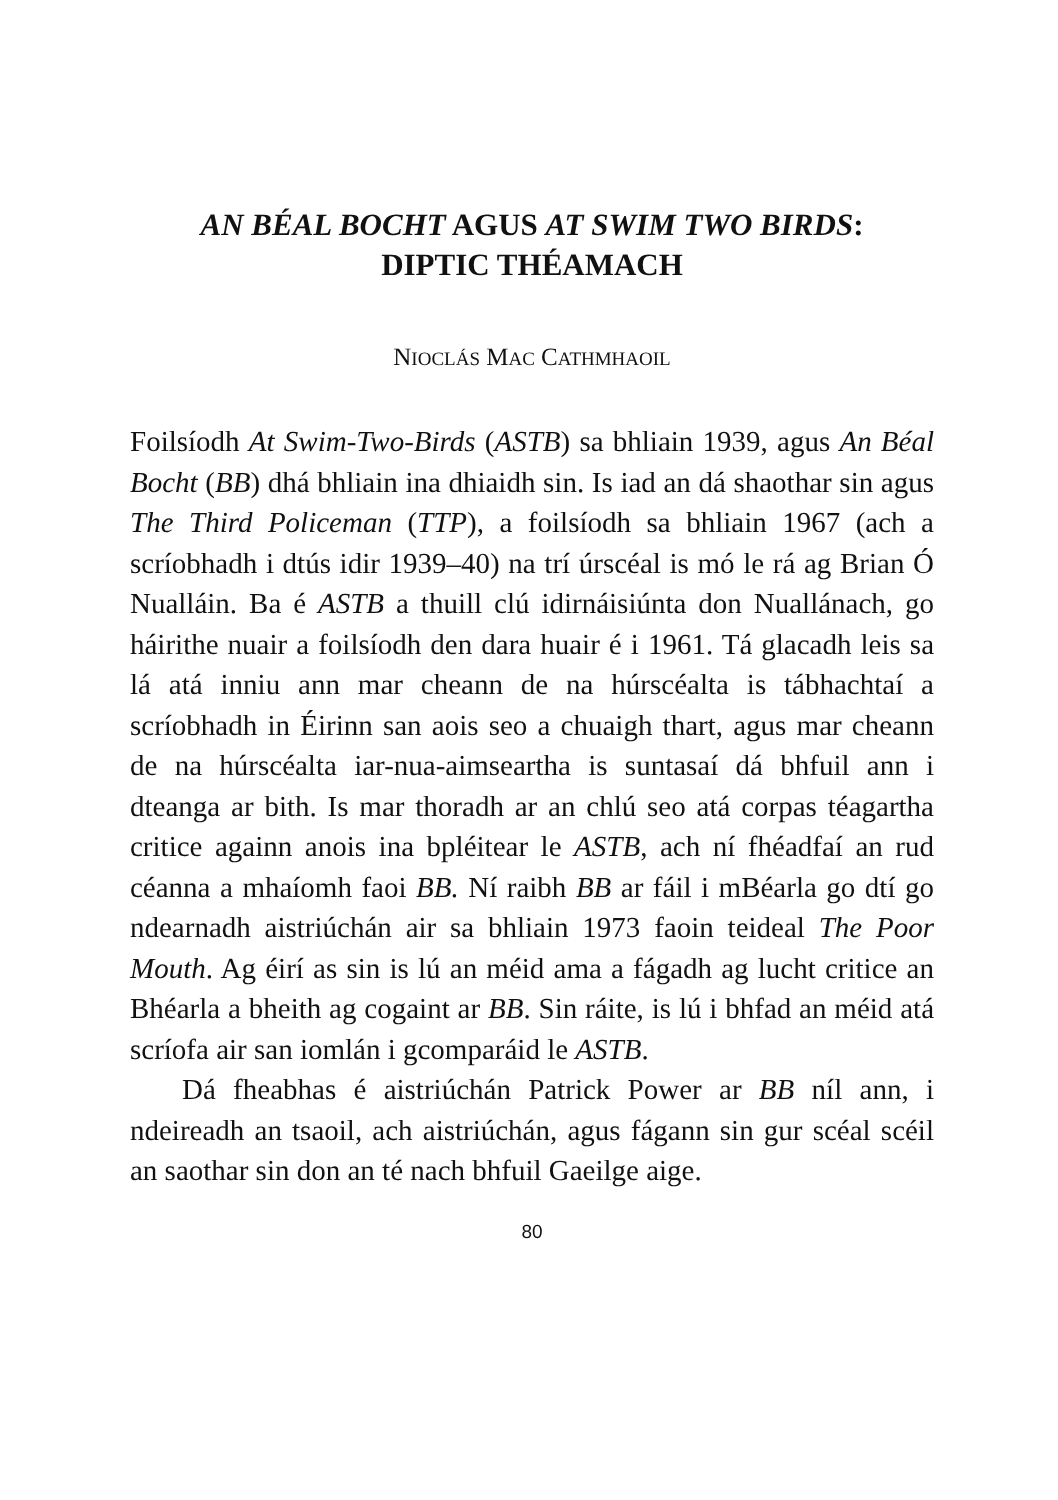AN BÉAL BOCHT AGUS AT SWIM TWO BIRDS:
DIPTIC THÉAMACH
NIOCLÁS MAC CATHMHAOIL
Foilsíodh At Swim-Two-Birds (ASTB) sa bhliain 1939, agus An Béal Bocht (BB) dhá bhliain ina dhiaidh sin. Is iad an dá shaothar sin agus The Third Policeman (TTP), a foilsíodh sa bhliain 1967 (ach a scríobhadh i dtús idir 1939–40) na trí úrscéal is mó le rá ag Brian Ó Nualláin. Ba é ASTB a thuill clú idirnáisiúnta don Nuallánach, go háirithe nuair a foilsíodh den dara huair é i 1961. Tá glacadh leis sa lá atá inniu ann mar cheann de na húrscéalta is tábhachtaí a scríobhadh in Éirinn san aois seo a chuaigh thart, agus mar cheann de na húrscéalta iar-nua-aimseartha is suntasaí dá bhfuil ann i dteanga ar bith. Is mar thoradh ar an chlú seo atá corpas téagartha critice againn anois ina bpléitear le ASTB, ach ní fhéadfaí an rud céanna a mhaíomh faoi BB. Ní raibh BB ar fáil i mBéarla go dtí go ndearnadh aistriúchán air sa bhliain 1973 faoin teideal The Poor Mouth. Ag éirí as sin is lú an méid ama a fágadh ag lucht critice an Bhéarla a bheith ag cogaint ar BB. Sin ráite, is lú i bhfad an méid atá scríofa air san iomlán i gcomparáid le ASTB.
Dá fheabhas é aistriúchán Patrick Power ar BB níl ann, i ndeireadh an tsaoil, ach aistriúchán, agus fágann sin gur scéal scéil an saothar sin don an té nach bhfuil Gaeilge aige.
80